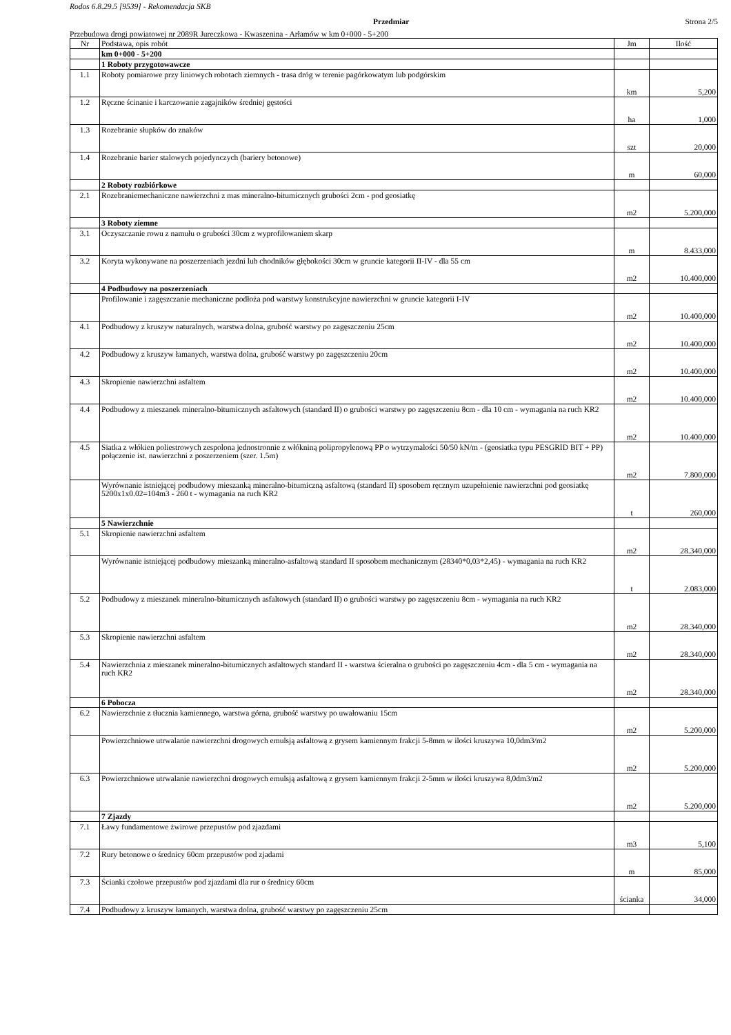Rodos 6.8.29.5 [9539] - Rekomendacja SKB
Przedmiar Strona 2/5
Przebudowa drogi powiatowej nr 2089R Jureczkowa - Kwaszenina - Arłamów w km 0+000 - 5+200
| Nr | Podstawa, opis robót | Jm | Ilość |
| | km 0+000 - 5+200 | | |
| | 1 Roboty przygotowawcze | | |
| 1.1 | Roboty pomiarowe przy liniowych robotach ziemnych - trasa dróg w terenie pagórkowatym lub podgórskim | km | 5,200 |
| 1.2 | Ręczne ścinanie i karczowanie zagajników średniej gęstości | ha | 1,000 |
| 1.3 | Rozebranie słupków do znaków | szt | 20,000 |
| 1.4 | Rozebranie barier stalowych pojedynczych (bariery betonowe) | m | 60,000 |
| | 2 Roboty rozbiórkowe | | |
| 2.1 | Rozebraniemechaniczne nawierzchni z mas mineralno-bitumicznych grubości 2cm - pod geosiatkę | m2 | 5.200,000 |
| | 3 Roboty ziemne | | |
| 3.1 | Oczyszczanie rowu z namułu o grubości 30cm z wyprofilowaniem skarp | m | 8.433,000 |
| 3.2 | Koryta wykonywane na poszerzeniach jezdni lub chodników głębokości 30cm w gruncie kategorii II-IV - dla 55 cm | m2 | 10.400,000 |
| | 4 Podbudowy na poszerzeniach | | |
| | Profilowanie i zagęszczanie mechaniczne podłoża pod warstwy konstrukcyjne nawierzchni w gruncie kategorii I-IV | m2 | 10.400,000 |
| 4.1 | Podbudowy z kruszyw naturalnych, warstwa dolna, grubość warstwy po zagęszczeniu 25cm | m2 | 10.400,000 |
| 4.2 | Podbudowy z kruszyw łamanych, warstwa dolna, grubość warstwy po zagęszczeniu 20cm | m2 | 10.400,000 |
| 4.3 | Skropienie nawierzchni asfaltem | m2 | 10.400,000 |
| 4.4 | Podbudowy z mieszanek mineralno-bitumicznych asfaltowych (standard II) o grubości warstwy po zagęszczeniu 8cm - dla 10 cm - wymagania na ruch KR2 | m2 | 10.400,000 |
| 4.5 | Siatka z włókien poliestrowych zespolona jednostronnie z włókniną polipropylenową PP o wytrzymalości 50/50 kN/m - (geosiatka typu PESGRID BIT + PP) połączenie ist. nawierzchni z poszerzeniem (szer. 1.5m) | m2 | 7.800,000 |
| | Wyrównanie istniejącej podbudowy mieszanką mineralno-bitumiczną asfaltową (standard II) sposobem ręcznym uzupełnienie nawierzchni pod geosiatkę 5200x1x0.02=104m3 - 260 t - wymagania na ruch KR2 | t | 260,000 |
| | 5 Nawierzchnie | | |
| 5.1 | Skropienie nawierzchni asfaltem | m2 | 28.340,000 |
| | Wyrównanie istniejącej podbudowy mieszanką mineralno-asfaltową standard II sposobem mechanicznym (28340*0,03*2,45) - wymagania na ruch KR2 | t | 2.083,000 |
| 5.2 | Podbudowy z mieszanek mineralno-bitumicznych asfaltowych (standard II) o grubości warstwy po zagęszczeniu 8cm - wymagania na ruch KR2 | m2 | 28.340,000 |
| 5.3 | Skropienie nawierzchni asfaltem | m2 | 28.340,000 |
| 5.4 | Nawierzchnia z mieszanek mineralno-bitumicznych asfaltowych standard II - warstwa ścieralna o grubości po zagęszczeniu 4cm - dla 5 cm - wymagania na ruch KR2 | m2 | 28.340,000 |
| | 6 Pobocza | | |
| 6.2 | Nawierzchnie z tłucznia kamiennego, warstwa górna, grubość warstwy po uwałowaniu 15cm | m2 | 5.200,000 |
| | Powierzchniowe utrwalanie nawierzchni drogowych emulsją asfaltową z grysem kamiennym frakcji 5-8mm w ilości kruszywa 10,0dm3/m2 | m2 | 5.200,000 |
| 6.3 | Powierzchniowe utrwalanie nawierzchni drogowych emulsją asfaltową z grysem kamiennym frakcji 2-5mm w ilości kruszywa 8,0dm3/m2 | m2 | 5.200,000 |
| | 7 Zjazdy | | |
| 7.1 | Ławy fundamentowe żwirowe przepustów pod zjazdami | m3 | 5,100 |
| 7.2 | Rury betonowe o średnicy 60cm przepustów pod zjadami | m | 85,000 |
| 7.3 | Ścianki czołowe przepustów pod zjazdami dla rur o średnicy 60cm | ścianka | 34,000 |
| 7.4 | Podbudowy z kruszyw łamanych, warstwa dolna, grubość warstwy po zagęszczeniu 25cm | | |